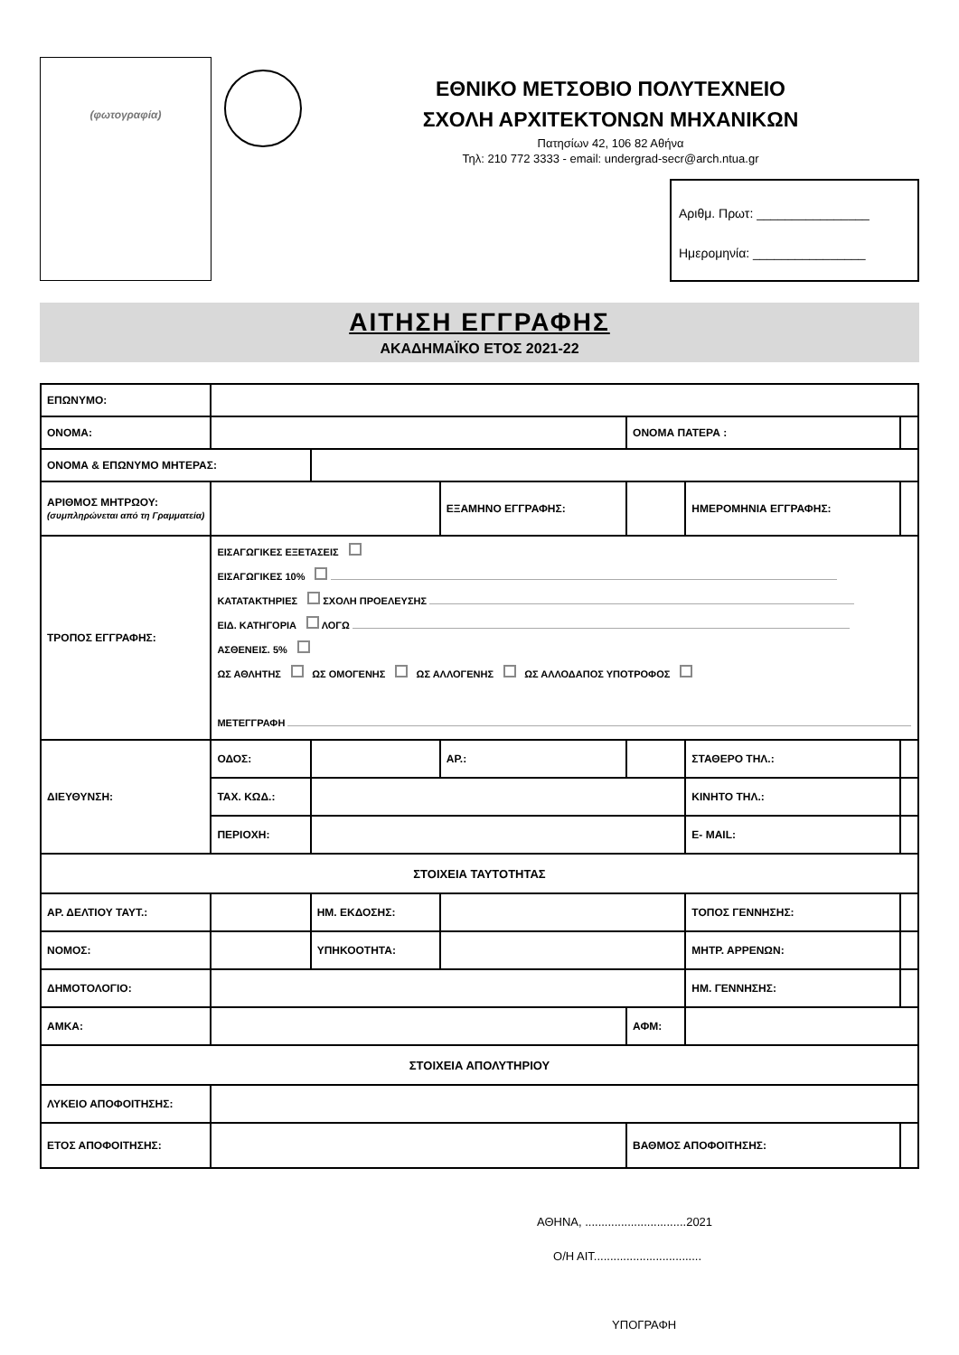(φωτογραφία)
ΕΘΝΙΚΟ ΜΕΤΣΟΒΙΟ ΠΟΛΥΤΕΧΝΕΙΟ
ΣΧΟΛΗ ΑΡΧΙΤΕΚΤΟΝΩΝ ΜΗΧΑΝΙΚΩΝ
Πατησίων 42, 106 82 Αθήνα
Τηλ: 210 772 3333 - email: undergrad-secr@arch.ntua.gr
Αριθμ. Πρωτ: ________________
Ημερομηνία: ________________
ΑΙΤΗΣΗ ΕΓΓΡΑΦΗΣ
ΑΚΑΔΗΜΑΪΚΟ ΕΤΟΣ 2021-22
| ΕΠΩΝΥΜΟ: | | | | | | | |
| ΟΝΟΜΑ: | | | | ΟΝΟΜΑ ΠΑΤΕΡΑ : | | | |
| ΟΝΟΜΑ & ΕΠΩΝΥΜΟ ΜΗΤΕΡΑΣ: | | | | | | | |
| ΑΡΙΘΜΟΣ ΜΗΤΡΩΟΥ: (συμπληρώνεται από τη Γραμματεία) | | | ΕΞΑΜΗΝΟ ΕΓΓΡΑΦΗΣ: | | ΗΜΕΡΟΜΗΝΙΑ ΕΓΓΡΑΦΗΣ: | | |
| ΤΡΟΠΟΣ ΕΓΓΡΑΦΗΣ: | ΕΙΣΑΓΩΓΙΚΕΣ ΕΞΕΤΑΣΕΙΣ ΕΙΣΑΓΩΓΙΚΕΣ 10% ΚΑΤΑΤΑΚΤΗΡΙΕΣ ΣΧΟΛΗ ΠΡΟΕΛΕΥΣΗΣ ΕΙΔ. ΚΑΤΗΓΟΡΙΑ ΛΟΓΩ ΑΣΘΕΝΕΙΣ. 5% ΩΣ ΑΘΛΗΤΗΣ ΩΣ ΟΜΟΓΕΝΗΣ ΩΣ ΑΛΛΟΓΕΝΗΣ ΩΣ ΑΛΛΟΔΑΠΟΣ ΥΠΟΤΡΟΦΟΣ ΜΕΤΕΓΓΡΑΦΗ | | | | | | |
| ΔΙΕΥΘΥΝΣΗ: | ΟΔΟΣ: | | ΑΡ.: | | ΣΤΑΘΕΡΟ ΤΗΛ.: | | |
| | ΤΑΧ. ΚΩΔ.: | | | | ΚΙΝΗΤΟ ΤΗΛ.: | | |
| | ΠΕΡΙΟΧΗ: | | | | E- MAIL: | | |
| ΣΤΟΙΧΕΙΑ ΤΑΥΤΟΤΗΤΑΣ | | | | | | | |
| ΑΡ. ΔΕΛΤΙΟΥ ΤΑΥΤ.: | | ΗΜ. ΕΚΔΟΣΗΣ: | | | ΤΟΠΟΣ ΓΕΝΝΗΣΗΣ: | | |
| ΝΟΜΟΣ: | | ΥΠΗΚΟΟΤΗΤΑ: | | | ΜΗΤΡ. ΑΡΡΕΝΩΝ: | | |
| ΔΗΜΟΤΟΛΟΓΙΟ: | | | | | ΗΜ. ΓΕΝΝΗΣΗΣ: | | |
| ΑΜΚΑ: | | | | ΑΦΜ: | | | |
| ΣΤΟΙΧΕΙΑ ΑΠΟΛΥΤΗΡΙΟΥ | | | | | | | |
| ΛΥΚΕΙΟ ΑΠΟΦΟΙΤΗΣΗΣ: | | | | | | | |
| ΕΤΟΣ ΑΠΟΦΟΙΤΗΣΗΣ: | | | | ΒΑΘΜΟΣ ΑΠΟΦΟΙΤΗΣΗΣ: | | | |
ΑΘΗΝΑ, ...............................2021
Ο/Η ΑΙΤ.................................
ΥΠΟΓΡΑΦΗ